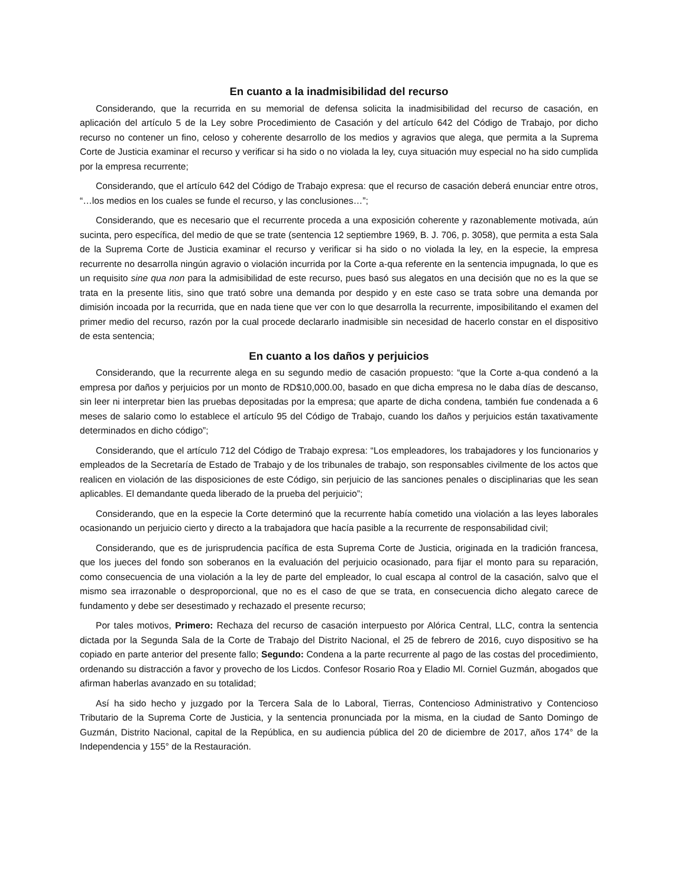En cuanto a la inadmisibilidad del recurso
Considerando, que la recurrida en su memorial de defensa solicita la inadmisibilidad del recurso de casación, en aplicación del artículo 5 de la Ley sobre Procedimiento de Casación y del artículo 642 del Código de Trabajo, por dicho recurso no contener un fino, celoso y coherente desarrollo de los medios y agravios que alega, que permita a la Suprema Corte de Justicia examinar el recurso y verificar si ha sido o no violada la ley, cuya situación muy especial no ha sido cumplida por la empresa recurrente;
Considerando, que el artículo 642 del Código de Trabajo expresa: que el recurso de casación deberá enunciar entre otros, “…los medios en los cuales se funde el recurso, y las conclusiones…”;
Considerando, que es necesario que el recurrente proceda a una exposición coherente y razonablemente motivada, aún sucinta, pero específica, del medio de que se trate (sentencia 12 septiembre 1969, B. J. 706, p. 3058), que permita a esta Sala de la Suprema Corte de Justicia examinar el recurso y verificar si ha sido o no violada la ley, en la especie, la empresa recurrente no desarrolla ningún agravio o violación incurrida por la Corte a-qua referente en la sentencia impugnada, lo que es un requisito sine qua non para la admisibilidad de este recurso, pues basó sus alegatos en una decisión que no es la que se trata en la presente litis, sino que trató sobre una demanda por despido y en este caso se trata sobre una demanda por dimisión incoada por la recurrida, que en nada tiene que ver con lo que desarrolla la recurrente, imposibilitando el examen del primer medio del recurso, razón por la cual procede declararlo inadmisible sin necesidad de hacerlo constar en el dispositivo de esta sentencia;
En cuanto a los daños y perjuicios
Considerando, que la recurrente alega en su segundo medio de casación propuesto: “que la Corte a-qua condenó a la empresa por daños y perjuicios por un monto de RD$10,000.00, basado en que dicha empresa no le daba días de descanso, sin leer ni interpretar bien las pruebas depositadas por la empresa; que aparte de dicha condena, también fue condenada a 6 meses de salario como lo establece el artículo 95 del Código de Trabajo, cuando los daños y perjuicios están taxativamente determinados en dicho código”;
Considerando, que el artículo 712 del Código de Trabajo expresa: “Los empleadores, los trabajadores y los funcionarios y empleados de la Secretaría de Estado de Trabajo y de los tribunales de trabajo, son responsables civilmente de los actos que realicen en violación de las disposiciones de este Código, sin perjuicio de las sanciones penales o disciplinarias que les sean aplicables. El demandante queda liberado de la prueba del perjuicio”;
Considerando, que en la especie la Corte determinó que la recurrente había cometido una violación a las leyes laborales ocasionando un perjuicio cierto y directo a la trabajadora que hacía pasible a la recurrente de responsabilidad civil;
Considerando, que es de jurisprudencia pacífica de esta Suprema Corte de Justicia, originada en la tradición francesa, que los jueces del fondo son soberanos en la evaluación del perjuicio ocasionado, para fijar el monto para su reparación, como consecuencia de una violación a la ley de parte del empleador, lo cual escapa al control de la casación, salvo que el mismo sea irrazonable o desproporcional, que no es el caso de que se trata, en consecuencia dicho alegato carece de fundamento y debe ser desestimado y rechazado el presente recurso;
Por tales motivos, Primero: Rechaza del recurso de casación interpuesto por Alórica Central, LLC, contra la sentencia dictada por la Segunda Sala de la Corte de Trabajo del Distrito Nacional, el 25 de febrero de 2016, cuyo dispositivo se ha copiado en parte anterior del presente fallo; Segundo: Condena a la parte recurrente al pago de las costas del procedimiento, ordenando su distracción a favor y provecho de los Licdos. Confesor Rosario Roa y Eladio Ml. Corniel Guzmán, abogados que afirman haberlas avanzado en su totalidad;
Así ha sido hecho y juzgado por la Tercera Sala de lo Laboral, Tierras, Contencioso Administrativo y Contencioso Tributario de la Suprema Corte de Justicia, y la sentencia pronunciada por la misma, en la ciudad de Santo Domingo de Guzmán, Distrito Nacional, capital de la República, en su audiencia pública del 20 de diciembre de 2017, años 174° de la Independencia y 155° de la Restauración.